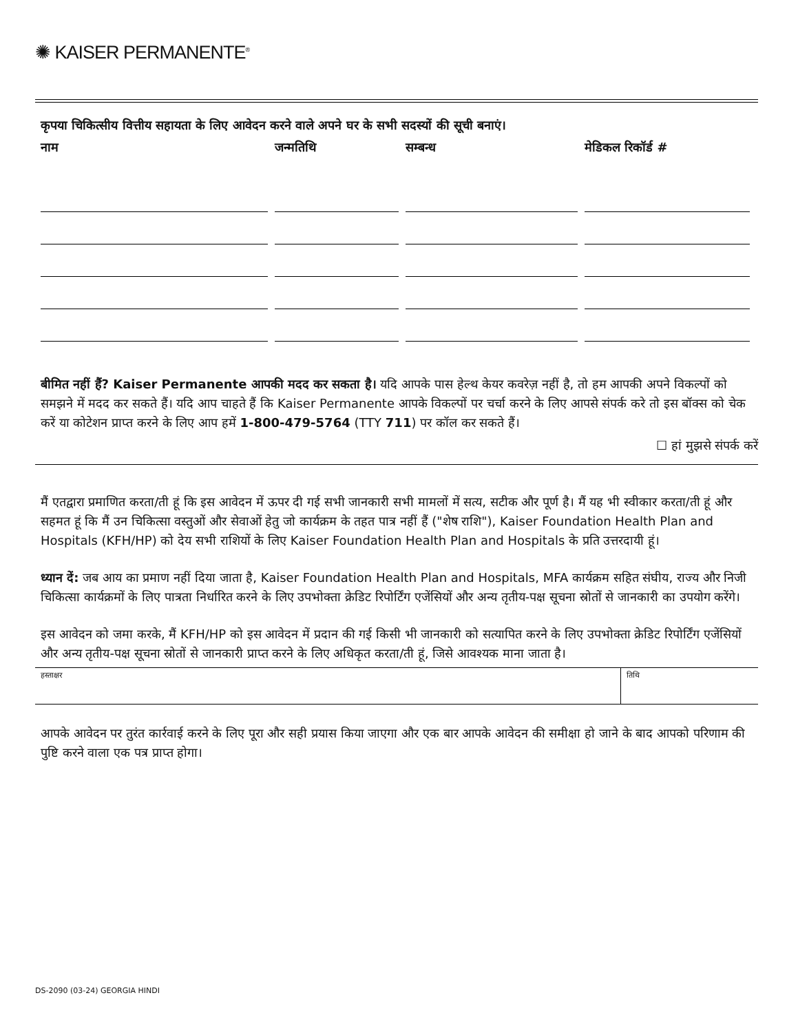✺ KAISER PERMANENTE<sup>®</sup>
कृपया चिकित्सीय वित्तीय सहायता के लिए आवेदन करने वाले अपने घर के सभी सदस्यों की सूची बनाएं।
| नाम | जन्मतिथि | सम्बन्ध | मेडिकल रिकॉर्ड # |
| --- | --- | --- | --- |
बीमित नहीं हैं? Kaiser Permanente आपकी मदद कर सकता है। यदि आपके पास हेल्थ केयर कवरेज़ नहीं है, तो हम आपकी अपने विकल्पों को समझने में मदद कर सकते हैं। यदि आप चाहते हैं कि Kaiser Permanente आपके विकल्पों पर चर्चा करने के लिए आपसे संपर्क करे तो इस बॉक्स को चेक करें या कोटेशन प्राप्त करने के लिए आप हमें 1-800-479-5764 (TTY 711) पर कॉल कर सकते हैं।
☐ हां मुझसे संपर्क करें
मैं एतद्वारा प्रमाणित करता/ती हूं कि इस आवेदन में ऊपर दी गई सभी जानकारी सभी मामलों में सत्य, सटीक और पूर्ण है। मैं यह भी स्वीकार करता/ती हूं और सहमत हूं कि मैं उन चिकित्सा वस्तुओं और सेवाओं हेतु जो कार्यक्रम के तहत पात्र नहीं हैं ("शेष राशि"), Kaiser Foundation Health Plan and Hospitals (KFH/HP) को देय सभी राशियों के लिए Kaiser Foundation Health Plan and Hospitals के प्रति उत्तरदायी हूं।
ध्यान दें: जब आय का प्रमाण नहीं दिया जाता है, Kaiser Foundation Health Plan and Hospitals, MFA कार्यक्रम सहित संघीय, राज्य और निजी चिकित्सा कार्यक्रमों के लिए पात्रता निर्धारित करने के लिए उपभोक्ता क्रेडिट रिपोर्टिंग एजेंसियों और अन्य तृतीय-पक्ष सूचना स्रोतों से जानकारी का उपयोग करेंगे।
इस आवेदन को जमा करके, मैं KFH/HP को इस आवेदन में प्रदान की गई किसी भी जानकारी को सत्यापित करने के लिए उपभोक्ता क्रेडिट रिपोर्टिंग एजेंसियों और अन्य तृतीय-पक्ष सूचना स्रोतों से जानकारी प्राप्त करने के लिए अधिकृत करता/ती हूं, जिसे आवश्यक माना जाता है।
| हस्ताक्षर | तिथि |
आपके आवेदन पर तुरंत कार्रवाई करने के लिए पूरा और सही प्रयास किया जाएगा और एक बार आपके आवेदन की समीक्षा हो जाने के बाद आपको परिणाम की पुष्टि करने वाला एक पत्र प्राप्त होगा।
DS-2090 (03-24) GEORGIA HINDI